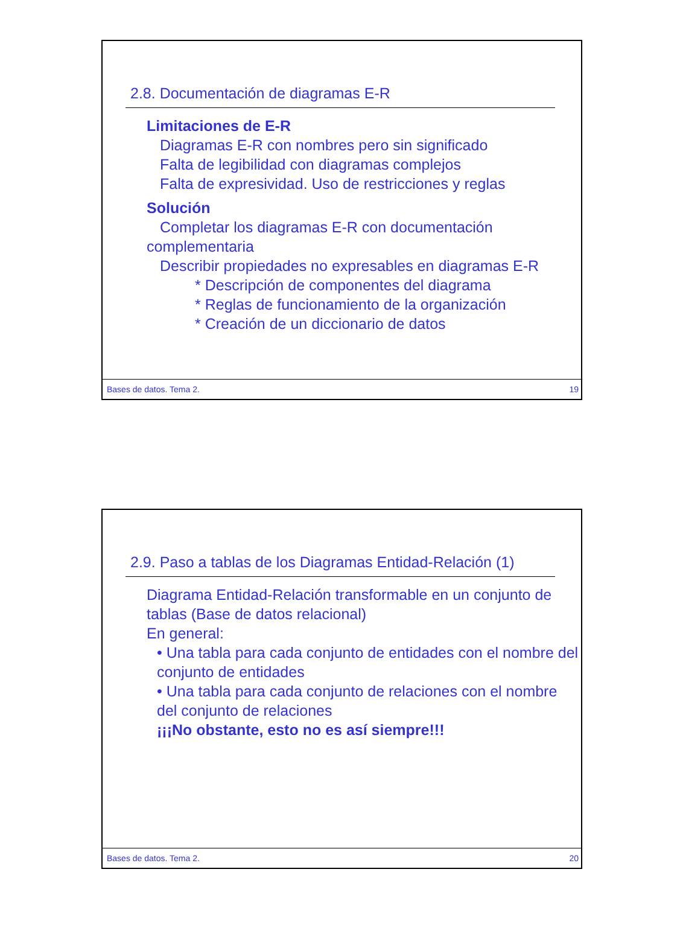2.8. Documentación de diagramas E-R
Limitaciones de E-R
Diagramas E-R con nombres pero sin significado
Falta de legibilidad con diagramas complejos
Falta de expresividad. Uso de restricciones y reglas
Solución
Completar los diagramas E-R con documentación
complementaria
Describir propiedades no expresables en diagramas E-R
* Descripción de componentes del diagrama
* Reglas de funcionamiento de la organización
* Creación de un diccionario de datos
Bases de datos. Tema 2. 19
2.9. Paso a tablas de los Diagramas Entidad-Relación (1)
Diagrama Entidad-Relación transformable en un conjunto de tablas (Base de datos relacional)
En general:
• Una tabla para cada conjunto de entidades con el nombre del conjunto de entidades
• Una tabla para cada conjunto de relaciones con el nombre del conjunto de relaciones
¡¡¡No obstante, esto no es así siempre!!!
Bases de datos. Tema 2. 20